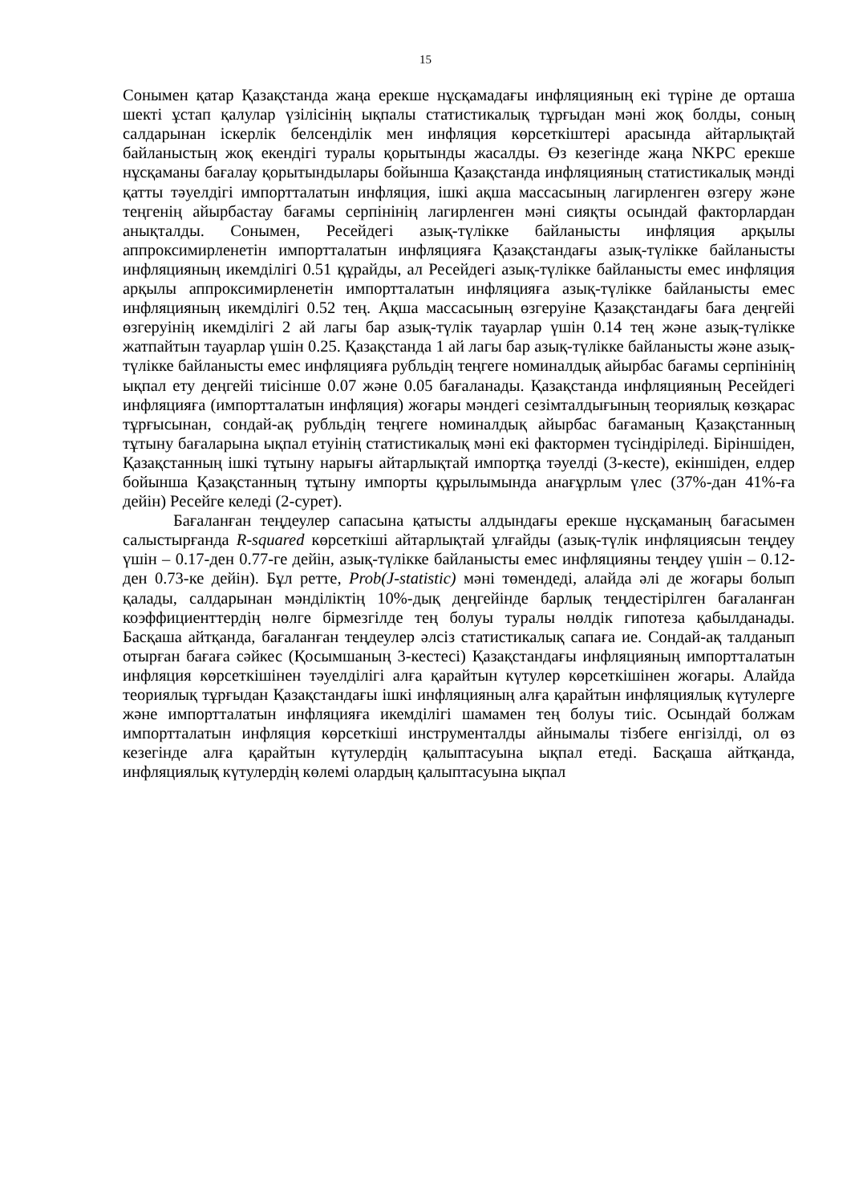15
Сонымен қатар Қазақстанда жаңа ерекше нұсқамадағы инфляцияның екі түріне де орташа шекті ұстап қалулар үзілісінің ықпалы статистикалық тұрғыдан мәні жоқ болды, соның салдарынан іскерлік белсенділік мен инфляция көрсеткіштері арасында айтарлықтай байланыстың жоқ екендігі туралы қорытынды жасалды. Өз кезегінде жаңа NKPC ерекше нұсқаманы бағалау қорытындылары бойынша Қазақстанда инфляцияның статистикалық мәнді қатты тәуелдігі импортталатын инфляция, ішкі ақша массасының лагирленген өзгеру және теңгенің айырбастау бағамы серпінінің лагирленген мәні сияқты осындай факторлардан анықталды. Сонымен, Ресейдегі азық-түлікке байланысты инфляция арқылы аппроксимирленетін импортталатын инфляцияға Қазақстандағы азық-түлікке байланысты инфляцияның икемділігі 0.51 құрайды, ал Ресейдегі азық-түлікке байланысты емес инфляция арқылы аппроксимирленетін импортталатын инфляцияға азық-түлікке байланысты емес инфляцияның икемділігі 0.52 тең. Ақша массасының өзгеруіне Қазақстандағы баға деңгейі өзгеруінің икемділігі 2 ай лагы бар азық-түлік тауарлар үшін 0.14 тең және азық-түлікке жатпайтын тауарлар үшін 0.25. Қазақстанда 1 ай лагы бар азық-түлікке байланысты және азық-түлікке байланысты емес инфляцияға рубльдің теңгеге номиналдық айырбас бағамы серпінінің ықпал ету деңгейі тиісінше 0.07 және 0.05 бағаланады. Қазақстанда инфляцияның Ресейдегі инфляцияға (импортталатын инфляция) жоғары мәндегі сезімталдығының теориялық көзқарас тұрғысынан, сондай-ақ рубльдің теңгеге номиналдық айырбас бағаманың Қазақстанның тұтыну бағаларына ықпал етуінің статистикалық мәні екі фактормен түсіндіріледі. Біріншіден, Қазақстанның ішкі тұтыну нарығы айтарлықтай импортқа тәуелді (3-кесте), екіншіден, елдер бойынша Қазақстанның тұтыну импорты құрылымында анағұрлым үлес (37%-дан 41%-ға дейін) Ресейге келеді (2-сурет).
Бағаланған теңдеулер сапасына қатысты алдындағы ерекше нұсқаманың бағасымен салыстырғанда R-squared көрсеткіші айтарлықтай ұлғайды (азық-түлік инфляциясын теңдеу үшін – 0.17-ден 0.77-ге дейін, азық-түлікке байланысты емес инфляцияны теңдеу үшін – 0.12-ден 0.73-ке дейін). Бұл ретте, Prob(J-statistic) мәні төмендеді, алайда әлі де жоғары болып қалады, салдарынан мәнділіктің 10%-дық деңгейінде барлық теңдестірілген бағаланған коэффициенттердің нөлге бірмезгілде тең болуы туралы нөлдік гипотеза қабылданады. Басқаша айтқанда, бағаланған теңдеулер әлсіз статистикалық сапаға ие. Сондай-ақ талданып отырған бағаға сәйкес (Қосымшаның 3-кестесі) Қазақстандағы инфляцияның импортталатын инфляция көрсеткішінен тәуелділігі алға қарайтын күтулер көрсеткішінен жоғары. Алайда теориялық тұрғыдан Қазақстандағы ішкі инфляцияның алға қарайтын инфляциялық күтулерге және импортталатын инфляцияға икемділігі шамамен тең болуы тиіс. Осындай болжам импортталатын инфляция көрсеткіші инструменталды айнымалы тізбеге енгізілді, ол өз кезегінде алға қарайтын күтулердің қалыптасуына ықпал етеді. Басқаша айтқанда, инфляциялық күтулердің көлемі олардың қалыптасуына ықпал